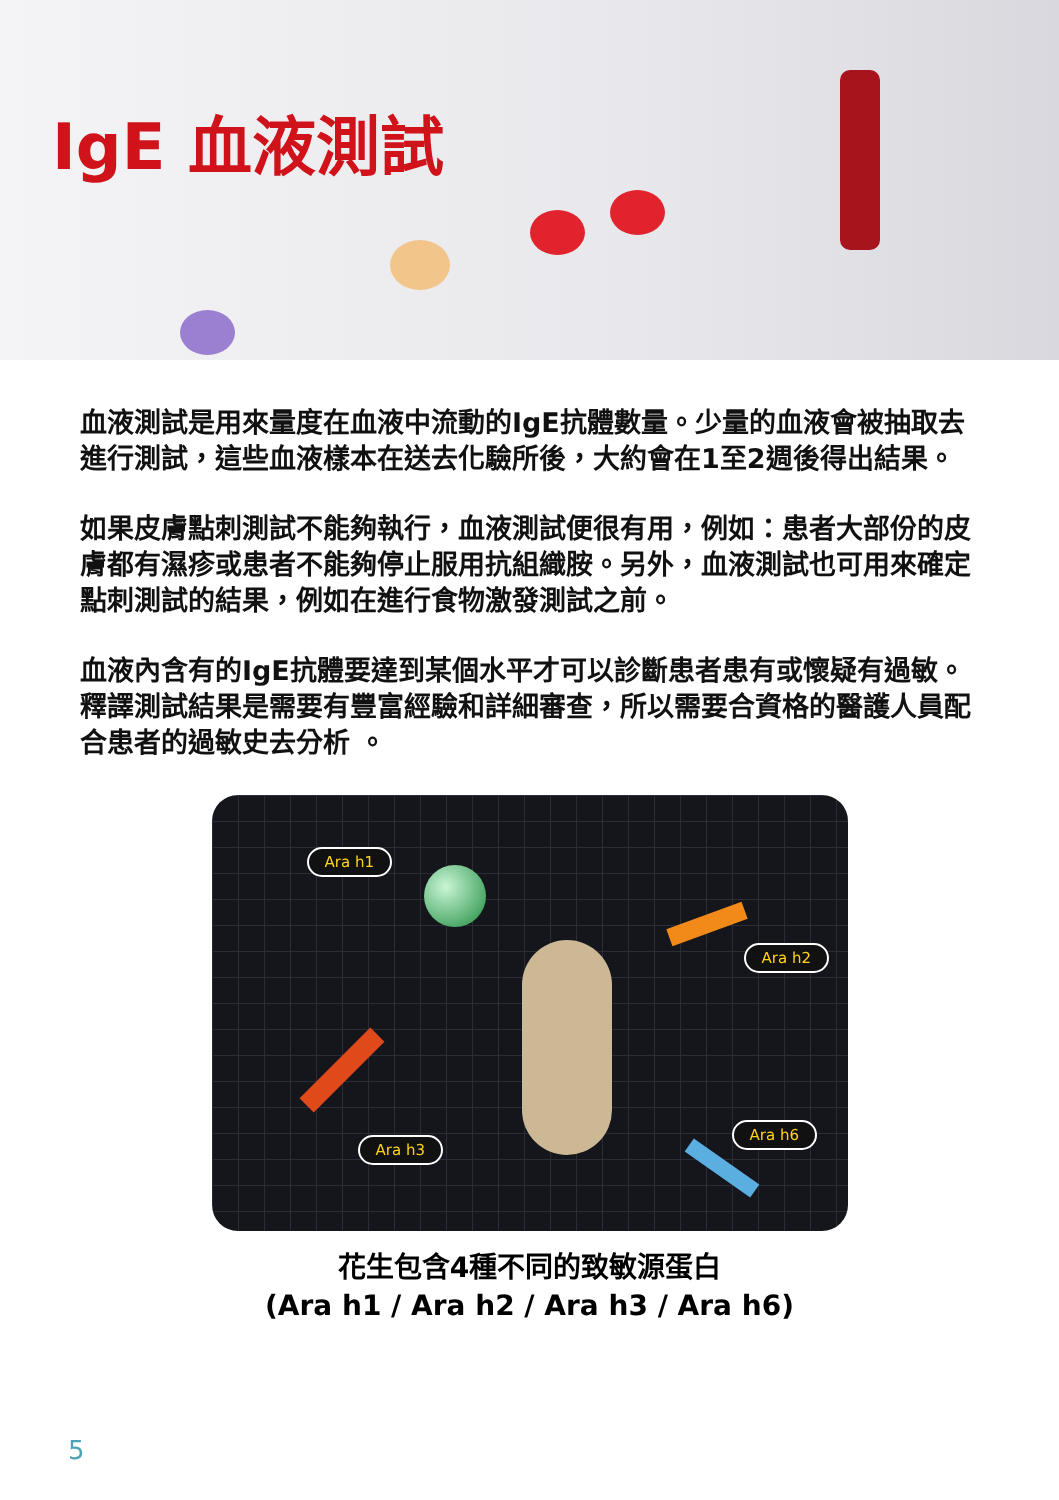IgE 血液測試
血液測試是用來量度在血液中流動的IgE抗體數量。少量的血液會被抽取去進行測試，這些血液樣本在送去化驗所後，大約會在1至2週後得出結果。
如果皮膚點刺測試不能夠執行，血液測試便很有用，例如：患者大部份的皮膚都有濕疹或患者不能夠停止服用抗組織胺。另外，血液測試也可用來確定點刺測試的結果，例如在進行食物激發測試之前。
血液內含有的IgE抗體要達到某個水平才可以診斷患者患有或懷疑有過敏。釋譯測試結果是需要有豐富經驗和詳細審查，所以需要合資格的醫護人員配合患者的過敏史去分析 。
Ara h1
Ara h2
Ara h3
Ara h6
花生包含4種不同的致敏源蛋白
(Ara h1 / Ara h2 / Ara h3 / Ara h6)
5